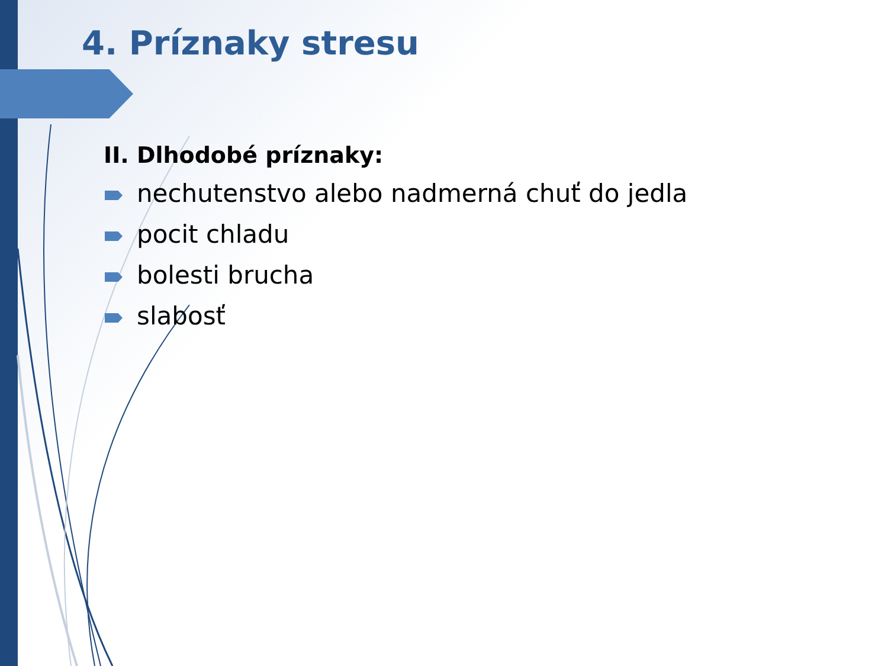4. Príznaky stresu
II. Dlhodobé príznaky:
nechutenstvo alebo nadmerná chuť do jedla
pocit chladu
bolesti brucha
slabosť